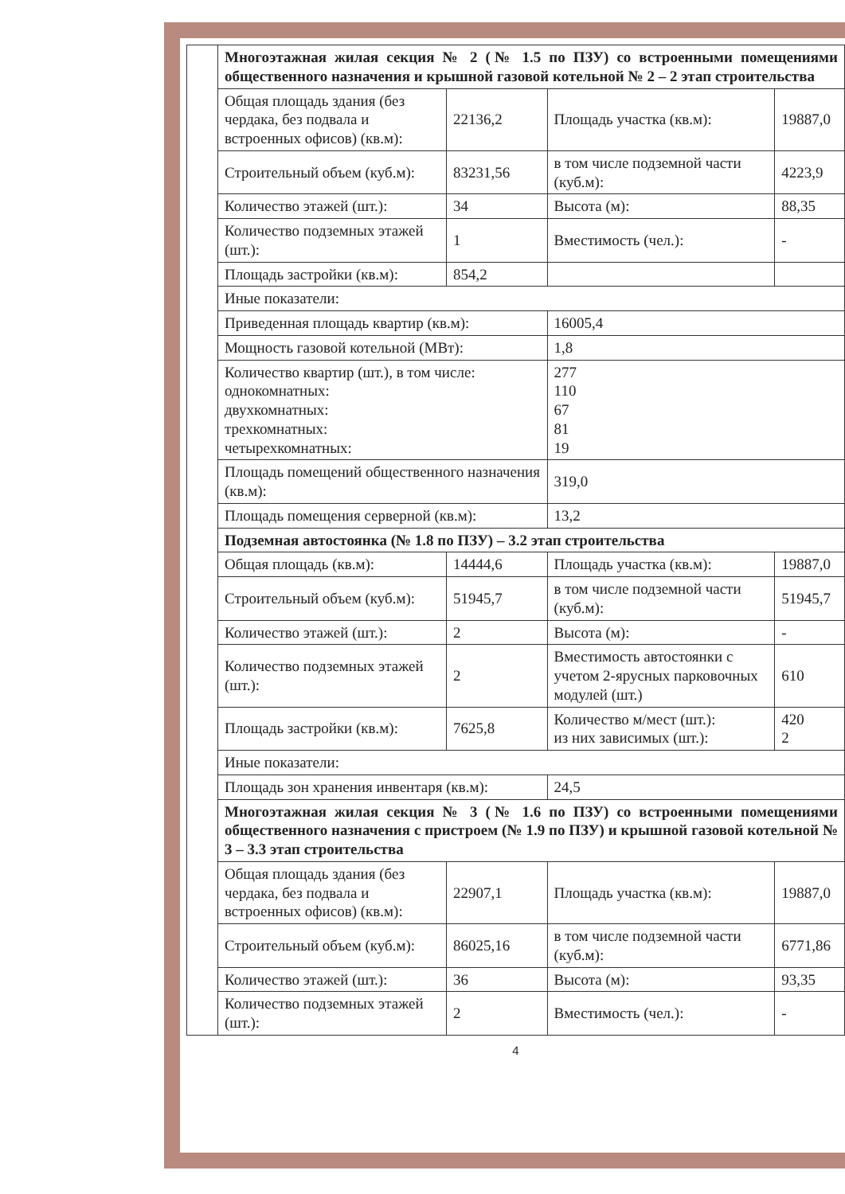| Многоэтажная жилая секция № 2 (№ 1.5 по ПЗУ) со встроенными помещениями общественного назначения и крышной газовой котельной № 2 – 2 этап строительства | | | |
| Общая площадь здания (без чердака, без подвала и встроенных офисов) (кв.м): | 22136,2 | Площадь участка (кв.м): | 19887,0 |
| Строительный объем (куб.м): | 83231,56 | в том числе подземной части (куб.м): | 4223,9 |
| Количество этажей (шт.): | 34 | Высота (м): | 88,35 |
| Количество подземных этажей (шт.): | 1 | Вместимость (чел.): | - |
| Площадь застройки (кв.м): | 854,2 | | |
| Иные показатели: | | | |
| Приведенная площадь квартир (кв.м): | | 16005,4 | |
| Мощность газовой котельной (МВт): | | 1,8 | |
| Количество квартир (шт.), в том числе: однокомнатных: двухкомнатных: трехкомнатных: четырехкомнатных: | | 277 110 67 81 19 | |
| Площадь помещений общественного назначения (кв.м): | | 319,0 | |
| Площадь помещения серверной (кв.м): | | 13,2 | |
| Подземная автостоянка (№ 1.8 по ПЗУ) – 3.2 этап строительства | | | |
| Общая площадь (кв.м): | 14444,6 | Площадь участка (кв.м): | 19887,0 |
| Строительный объем (куб.м): | 51945,7 | в том числе подземной части (куб.м): | 51945,7 |
| Количество этажей (шт.): | 2 | Высота (м): | - |
| Количество подземных этажей (шт.): | 2 | Вместимость автостоянки с учетом 2-ярусных парковочных модулей (шт.) | 610 |
| Площадь застройки (кв.м): | 7625,8 | Количество м/мест (шт.): из них зависимых (шт.): | 420 2 |
| Иные показатели: | | | |
| Площадь зон хранения инвентаря (кв.м): | | 24,5 | |
| Многоэтажная жилая секция № 3 (№ 1.6 по ПЗУ) со встроенными помещениями общественного назначения с пристроем (№ 1.9 по ПЗУ) и крышной газовой котельной № 3 – 3.3 этап строительства | | | |
| Общая площадь здания (без чердака, без подвала и встроенных офисов) (кв.м): | 22907,1 | Площадь участка (кв.м): | 19887,0 |
| Строительный объем (куб.м): | 86025,16 | в том числе подземной части (куб.м): | 6771,86 |
| Количество этажей (шт.): | 36 | Высота (м): | 93,35 |
| Количество подземных этажей (шт.): | 2 | Вместимость (чел.): | - |
4